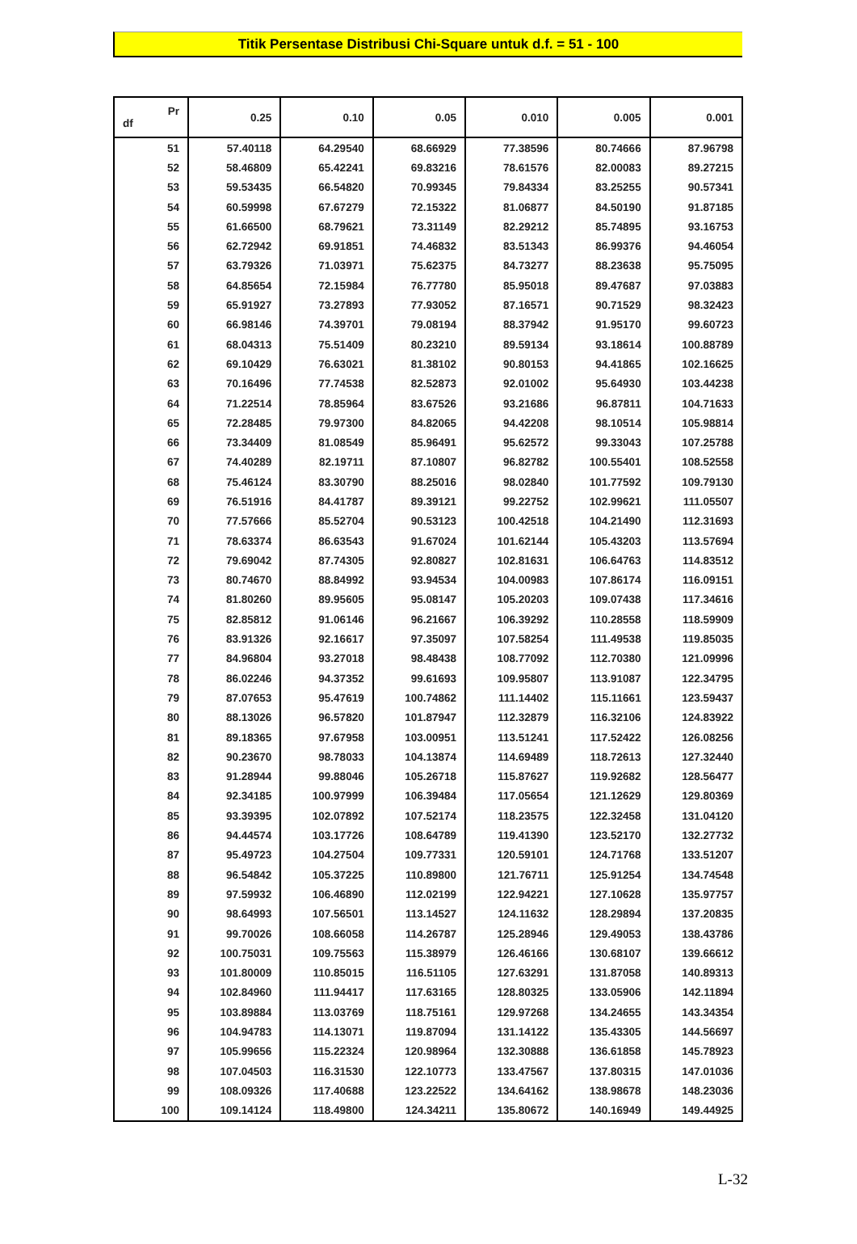Titik Persentase Distribusi Chi-Square untuk d.f. = 51 - 100
| Pr df | 0.25 | 0.10 | 0.05 | 0.010 | 0.005 | 0.001 |
| --- | --- | --- | --- | --- | --- | --- |
| 51 | 57.40118 | 64.29540 | 68.66929 | 77.38596 | 80.74666 | 87.96798 |
| 52 | 58.46809 | 65.42241 | 69.83216 | 78.61576 | 82.00083 | 89.27215 |
| 53 | 59.53435 | 66.54820 | 70.99345 | 79.84334 | 83.25255 | 90.57341 |
| 54 | 60.59998 | 67.67279 | 72.15322 | 81.06877 | 84.50190 | 91.87185 |
| 55 | 61.66500 | 68.79621 | 73.31149 | 82.29212 | 85.74895 | 93.16753 |
| 56 | 62.72942 | 69.91851 | 74.46832 | 83.51343 | 86.99376 | 94.46054 |
| 57 | 63.79326 | 71.03971 | 75.62375 | 84.73277 | 88.23638 | 95.75095 |
| 58 | 64.85654 | 72.15984 | 76.77780 | 85.95018 | 89.47687 | 97.03883 |
| 59 | 65.91927 | 73.27893 | 77.93052 | 87.16571 | 90.71529 | 98.32423 |
| 60 | 66.98146 | 74.39701 | 79.08194 | 88.37942 | 91.95170 | 99.60723 |
| 61 | 68.04313 | 75.51409 | 80.23210 | 89.59134 | 93.18614 | 100.88789 |
| 62 | 69.10429 | 76.63021 | 81.38102 | 90.80153 | 94.41865 | 102.16625 |
| 63 | 70.16496 | 77.74538 | 82.52873 | 92.01002 | 95.64930 | 103.44238 |
| 64 | 71.22514 | 78.85964 | 83.67526 | 93.21686 | 96.87811 | 104.71633 |
| 65 | 72.28485 | 79.97300 | 84.82065 | 94.42208 | 98.10514 | 105.98814 |
| 66 | 73.34409 | 81.08549 | 85.96491 | 95.62572 | 99.33043 | 107.25788 |
| 67 | 74.40289 | 82.19711 | 87.10807 | 96.82782 | 100.55401 | 108.52558 |
| 68 | 75.46124 | 83.30790 | 88.25016 | 98.02840 | 101.77592 | 109.79130 |
| 69 | 76.51916 | 84.41787 | 89.39121 | 99.22752 | 102.99621 | 111.05507 |
| 70 | 77.57666 | 85.52704 | 90.53123 | 100.42518 | 104.21490 | 112.31693 |
| 71 | 78.63374 | 86.63543 | 91.67024 | 101.62144 | 105.43203 | 113.57694 |
| 72 | 79.69042 | 87.74305 | 92.80827 | 102.81631 | 106.64763 | 114.83512 |
| 73 | 80.74670 | 88.84992 | 93.94534 | 104.00983 | 107.86174 | 116.09151 |
| 74 | 81.80260 | 89.95605 | 95.08147 | 105.20203 | 109.07438 | 117.34616 |
| 75 | 82.85812 | 91.06146 | 96.21667 | 106.39292 | 110.28558 | 118.59909 |
| 76 | 83.91326 | 92.16617 | 97.35097 | 107.58254 | 111.49538 | 119.85035 |
| 77 | 84.96804 | 93.27018 | 98.48438 | 108.77092 | 112.70380 | 121.09996 |
| 78 | 86.02246 | 94.37352 | 99.61693 | 109.95807 | 113.91087 | 122.34795 |
| 79 | 87.07653 | 95.47619 | 100.74862 | 111.14402 | 115.11661 | 123.59437 |
| 80 | 88.13026 | 96.57820 | 101.87947 | 112.32879 | 116.32106 | 124.83922 |
| 81 | 89.18365 | 97.67958 | 103.00951 | 113.51241 | 117.52422 | 126.08256 |
| 82 | 90.23670 | 98.78033 | 104.13874 | 114.69489 | 118.72613 | 127.32440 |
| 83 | 91.28944 | 99.88046 | 105.26718 | 115.87627 | 119.92682 | 128.56477 |
| 84 | 92.34185 | 100.97999 | 106.39484 | 117.05654 | 121.12629 | 129.80369 |
| 85 | 93.39395 | 102.07892 | 107.52174 | 118.23575 | 122.32458 | 131.04120 |
| 86 | 94.44574 | 103.17726 | 108.64789 | 119.41390 | 123.52170 | 132.27732 |
| 87 | 95.49723 | 104.27504 | 109.77331 | 120.59101 | 124.71768 | 133.51207 |
| 88 | 96.54842 | 105.37225 | 110.89800 | 121.76711 | 125.91254 | 134.74548 |
| 89 | 97.59932 | 106.46890 | 112.02199 | 122.94221 | 127.10628 | 135.97757 |
| 90 | 98.64993 | 107.56501 | 113.14527 | 124.11632 | 128.29894 | 137.20835 |
| 91 | 99.70026 | 108.66058 | 114.26787 | 125.28946 | 129.49053 | 138.43786 |
| 92 | 100.75031 | 109.75563 | 115.38979 | 126.46166 | 130.68107 | 139.66612 |
| 93 | 101.80009 | 110.85015 | 116.51105 | 127.63291 | 131.87058 | 140.89313 |
| 94 | 102.84960 | 111.94417 | 117.63165 | 128.80325 | 133.05906 | 142.11894 |
| 95 | 103.89884 | 113.03769 | 118.75161 | 129.97268 | 134.24655 | 143.34354 |
| 96 | 104.94783 | 114.13071 | 119.87094 | 131.14122 | 135.43305 | 144.56697 |
| 97 | 105.99656 | 115.22324 | 120.98964 | 132.30888 | 136.61858 | 145.78923 |
| 98 | 107.04503 | 116.31530 | 122.10773 | 133.47567 | 137.80315 | 147.01036 |
| 99 | 108.09326 | 117.40688 | 123.22522 | 134.64162 | 138.98678 | 148.23036 |
| 100 | 109.14124 | 118.49800 | 124.34211 | 135.80672 | 140.16949 | 149.44925 |
L-32